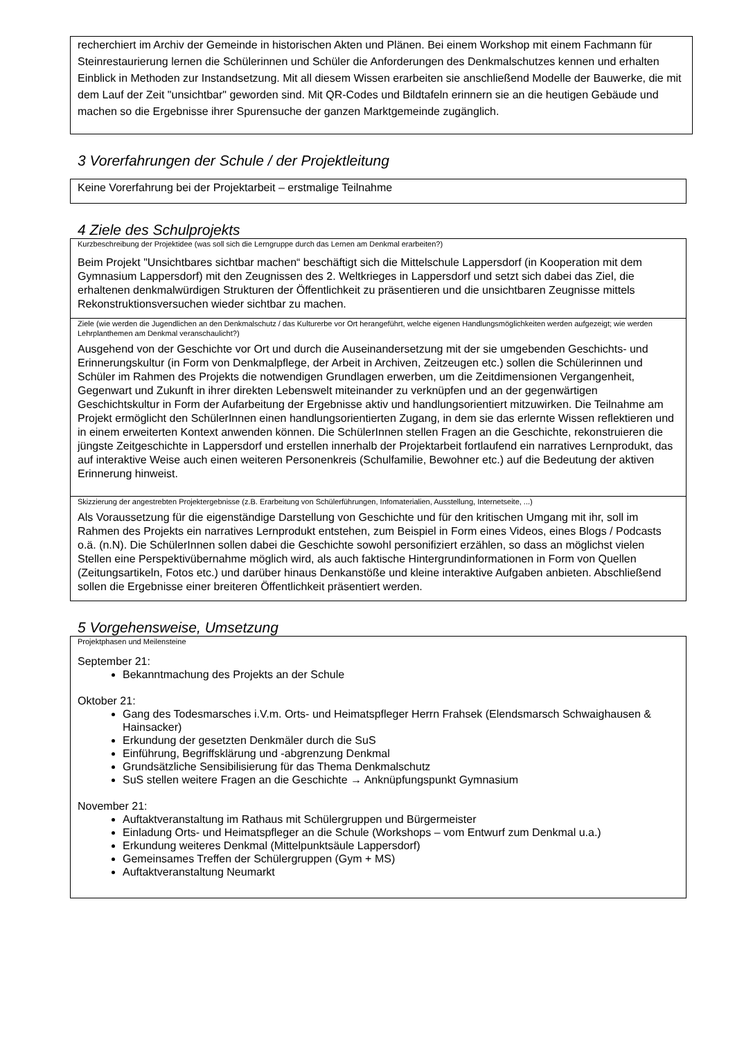recherchiert im Archiv der Gemeinde in historischen Akten und Plänen. Bei einem Workshop mit einem Fachmann für Steinrestaurierung lernen die Schülerinnen und Schüler die Anforderungen des Denkmalschutzes kennen und erhalten Einblick in Methoden zur Instandsetzung. Mit all diesem Wissen erarbeiten sie anschließend Modelle der Bauwerke, die mit dem Lauf der Zeit "unsichtbar" geworden sind. Mit QR-Codes und Bildtafeln erinnern sie an die heutigen Gebäude und machen so die Ergebnisse ihrer Spurensuche der ganzen Marktgemeinde zugänglich.
3 Vorerfahrungen der Schule / der Projektleitung
Keine Vorerfahrung bei der Projektarbeit – erstmalige Teilnahme
4 Ziele des Schulprojekts
Kurzbeschreibung der Projektidee (was soll sich die Lerngruppe durch das Lernen am Denkmal erarbeiten?)
Beim Projekt "Unsichtbares sichtbar machen“ beschäftigt sich die Mittelschule Lappersdorf (in Kooperation mit dem Gymnasium Lappersdorf) mit den Zeugnissen des 2. Weltkrieges in Lappersdorf und setzt sich dabei das Ziel, die erhaltenen denkmalwürdigen Strukturen der Öffentlichkeit zu präsentieren und die unsichtbaren Zeugnisse mittels Rekonstruktionsversuchen wieder sichtbar zu machen.
Ziele (wie werden die Jugendlichen an den Denkmalschutz / das Kulturerbe vor Ort herangeführt, welche eigenen Handlungsmöglichkeiten werden aufgezeigt; wie werden Lehrplanthemen am Denkmal veranschaulicht?)
Ausgehend von der Geschichte vor Ort und durch die Auseinandersetzung mit der sie umgebenden Geschichts- und Erinnerungskultur (in Form von Denkmalpflege, der Arbeit in Archiven, Zeitzeugen etc.) sollen die Schülerinnen und Schüler im Rahmen des Projekts die notwendigen Grundlagen erwerben, um die Zeitdimensionen Vergangenheit, Gegenwart und Zukunft in ihrer direkten Lebenswelt miteinander zu verknüpfen und an der gegenwärtigen Geschichtskultur in Form der Aufarbeitung der Ergebnisse aktiv und handlungsorientiert mitzuwirken. Die Teilnahme am Projekt ermöglicht den SchülerInnen einen handlungsorientierten Zugang, in dem sie das erlernte Wissen reflektieren und in einem erweiterten Kontext anwenden können. Die SchülerInnen stellen Fragen an die Geschichte, rekonstruieren die jüngste Zeitgeschichte in Lappersdorf und erstellen innerhalb der Projektarbeit fortlaufend ein narratives Lernprodukt, das auf interaktive Weise auch einen weiteren Personenkreis (Schulfamilie, Bewohner etc.) auf die Bedeutung der aktiven Erinnerung hinweist.
Skizzierung der angestrebten Projektergebnisse (z.B. Erarbeitung von Schülerführungen, Infomaterialien, Ausstellung, Internetseite, ...)
Als Voraussetzung für die eigenständige Darstellung von Geschichte und für den kritischen Umgang mit ihr, soll im Rahmen des Projekts ein narratives Lernprodukt entstehen, zum Beispiel in Form eines Videos, eines Blogs / Podcasts o.ä. (n.N). Die SchülerInnen sollen dabei die Geschichte sowohl personifiziert erzählen, so dass an möglichst vielen Stellen eine Perspektivübernahme möglich wird, als auch faktische Hintergrundinformationen in Form von Quellen (Zeitungsartikeln, Fotos etc.) und darüber hinaus Denkanstöße und kleine interaktive Aufgaben anbieten. Abschließend sollen die Ergebnisse einer breiteren Öffentlichkeit präsentiert werden.
5 Vorgehensweise, Umsetzung
Projektphasen und Meilensteine
September 21:
Bekanntmachung des Projekts an der Schule
Oktober 21:
Gang des Todesmarsches i.V.m. Orts- und Heimatspfleger Herrn Frahsek (Elendsmarsch Schwaighausen & Hainsacker)
Erkundung der gesetzten Denkmäler durch die SuS
Einführung, Begriffsklärung und -abgrenzung Denkmal
Grundsätzliche Sensibilisierung für das Thema Denkmalschutz
SuS stellen weitere Fragen an die Geschichte → Anknüpfungspunkt Gymnasium
November 21:
Auftaktveranstaltung im Rathaus mit Schülergruppen und Bürgermeister
Einladung Orts- und Heimatspfleger an die Schule (Workshops – vom Entwurf zum Denkmal u.a.)
Erkundung weiteres Denkmal (Mittelpunktsäule Lappersdorf)
Gemeinsames Treffen der Schülergruppen (Gym + MS)
Auftaktveranstaltung Neumarkt